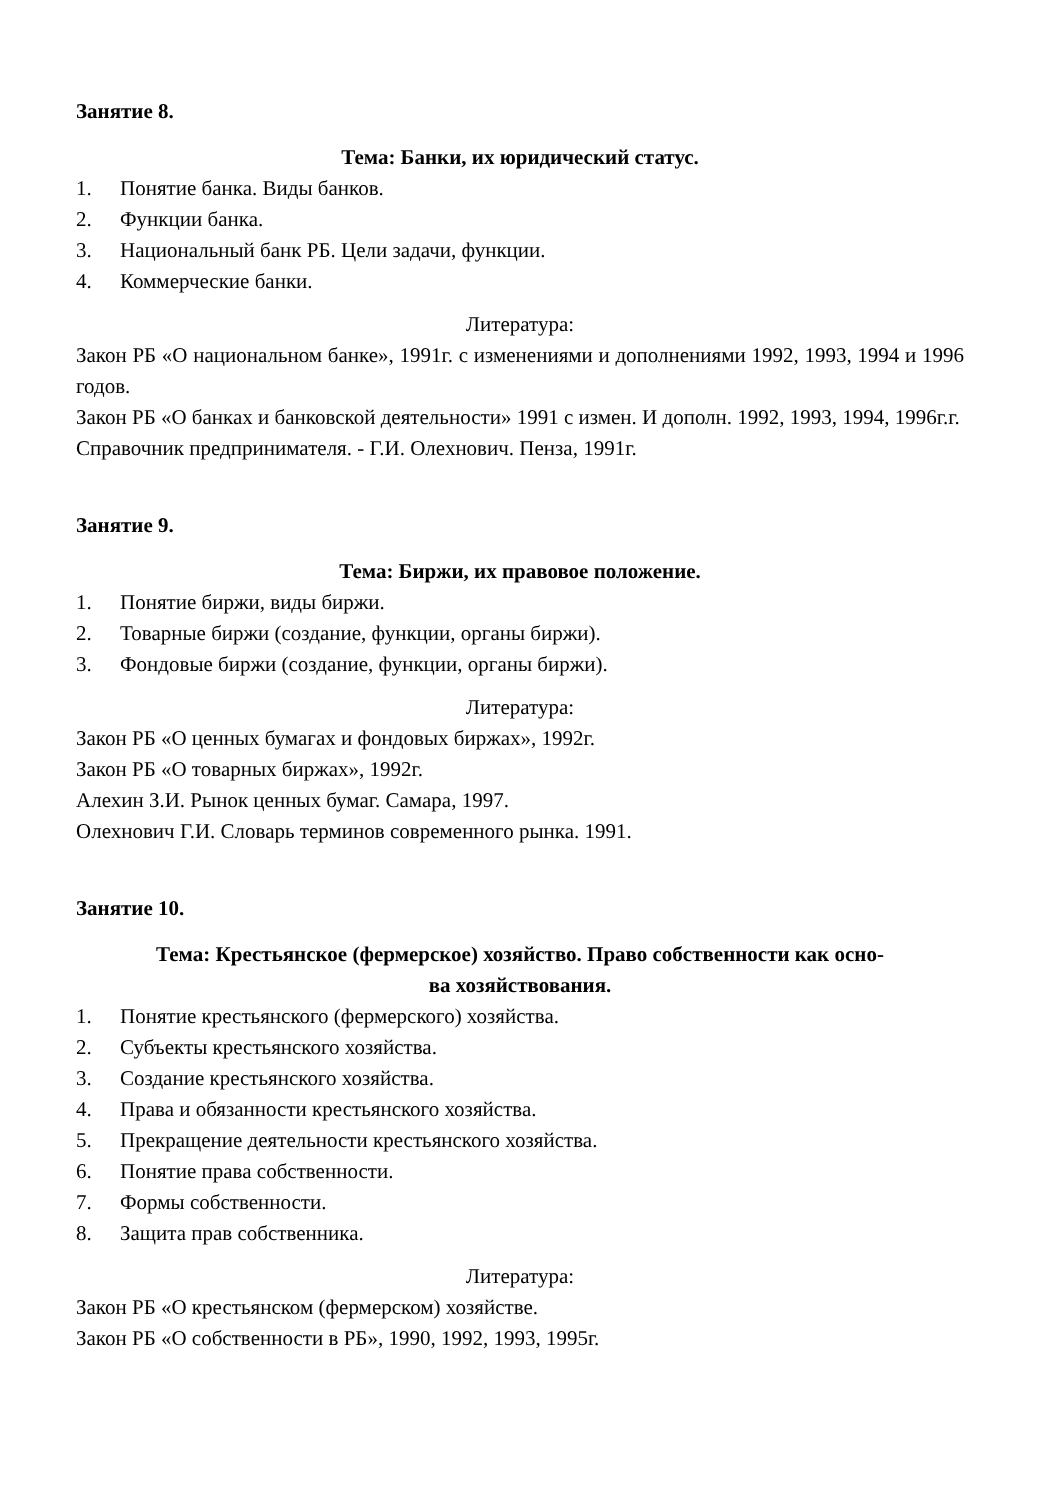Занятие 8.
Тема: Банки, их юридический статус.
1. Понятие банка. Виды банков.
2. Функции банка.
3. Национальный банк РБ. Цели задачи, функции.
4. Коммерческие банки.
Литература:
Закон РБ «О национальном банке», 1991г. с изменениями и дополнениями 1992, 1993, 1994 и 1996 годов.
Закон РБ «О банках и банковской деятельности» 1991 с измен. И дополн. 1992, 1993, 1994, 1996г.г.
Справочник предпринимателя. - Г.И. Олехнович. Пенза, 1991г.
Занятие 9.
Тема: Биржи, их правовое положение.
1. Понятие биржи, виды биржи.
2. Товарные биржи (создание, функции, органы биржи).
3. Фондовые биржи (создание, функции, органы биржи).
Литература:
Закон РБ «О ценных бумагах и фондовых биржах», 1992г.
Закон РБ «О товарных биржах», 1992г.
Алехин З.И. Рынок ценных бумаг. Самара, 1997.
Олехнович Г.И. Словарь терминов современного рынка. 1991.
Занятие 10.
Тема: Крестьянское (фермерское) хозяйство. Право собственности как осно-
ва хозяйствования.
1. Понятие крестьянского (фермерского) хозяйства.
2. Субъекты крестьянского хозяйства.
3. Создание крестьянского хозяйства.
4. Права и обязанности крестьянского хозяйства.
5. Прекращение деятельности крестьянского хозяйства.
6. Понятие права собственности.
7. Формы собственности.
8. Защита прав собственника.
Литература:
Закон РБ «О крестьянском (фермерском) хозяйстве.
Закон РБ «О собственности в РБ», 1990, 1992, 1993, 1995г.